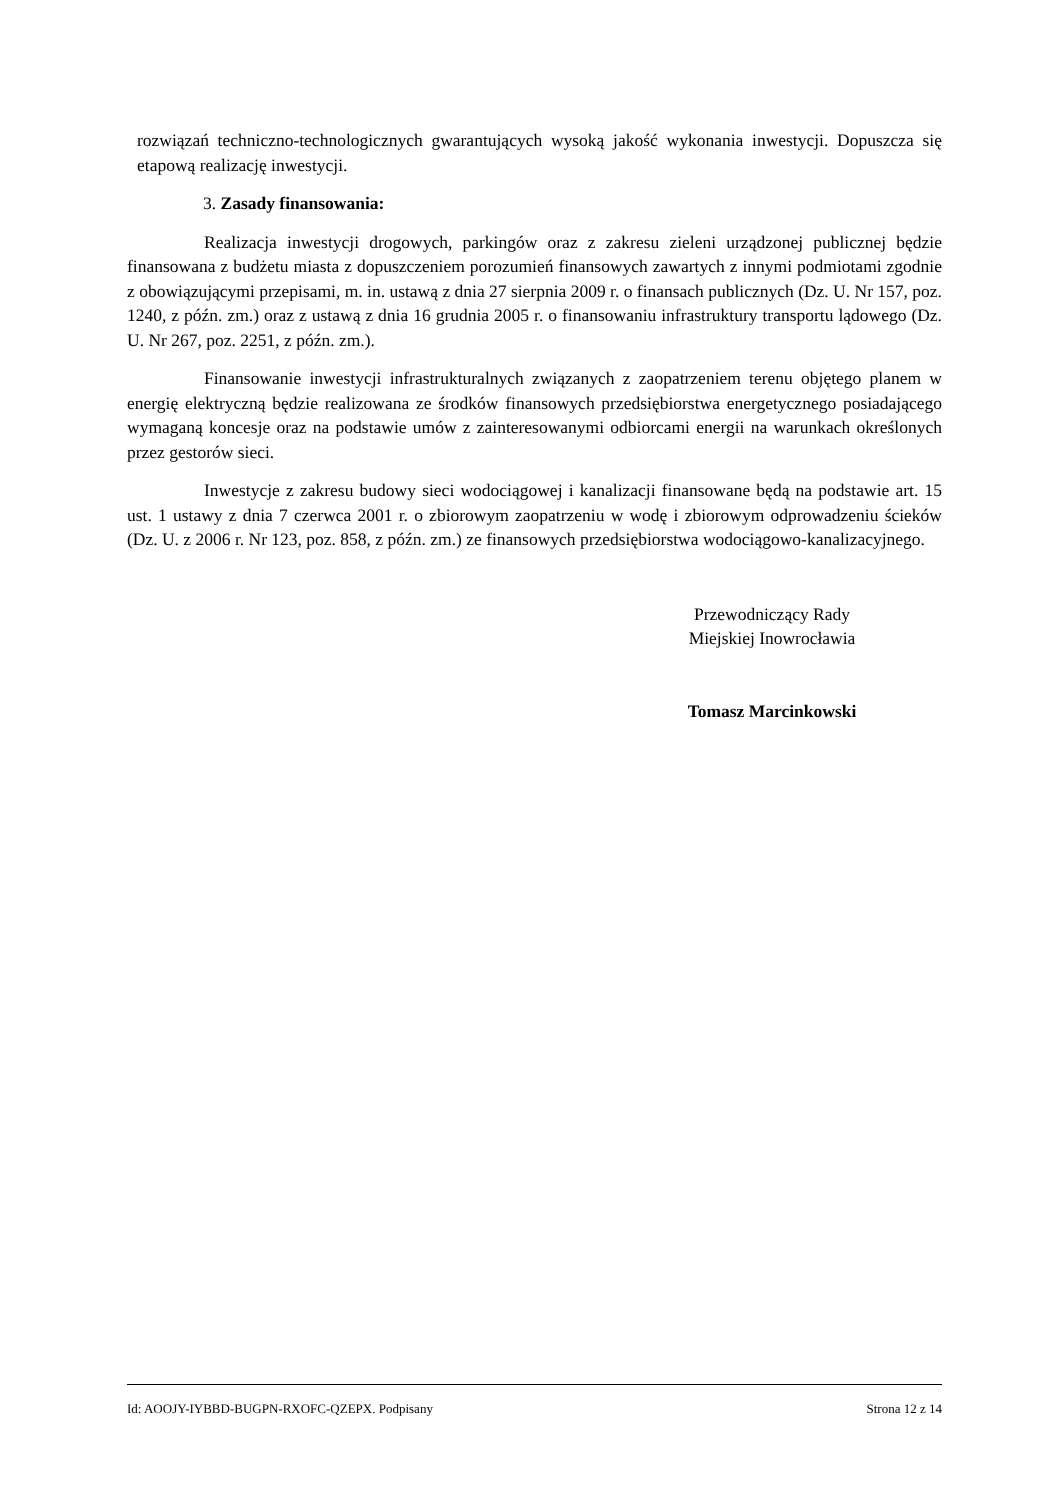rozwiązań techniczno-technologicznych gwarantujących wysoką jakość wykonania inwestycji. Dopuszcza się etapową realizację inwestycji.
3. Zasady finansowania:
Realizacja inwestycji drogowych, parkingów oraz z zakresu zieleni urządzonej publicznej będzie finansowana z budżetu miasta z dopuszczeniem porozumień finansowych zawartych z innymi podmiotami zgodnie z obowiązującymi przepisami, m. in. ustawą z dnia 27 sierpnia 2009 r. o finansach publicznych (Dz. U. Nr 157, poz. 1240, z późn. zm.) oraz z ustawą z dnia 16 grudnia 2005 r. o finansowaniu infrastruktury transportu lądowego (Dz. U. Nr 267, poz. 2251, z późn. zm.).
Finansowanie inwestycji infrastrukturalnych związanych z zaopatrzeniem terenu objętego planem w energię elektryczną będzie realizowana ze środków finansowych przedsiębiorstwa energetycznego posiadającego wymaganą koncesje oraz na podstawie umów z zainteresowanymi odbiorcami energii na warunkach określonych przez gestorów sieci.
Inwestycje z zakresu budowy sieci wodociągowej i kanalizacji finansowane będą na podstawie art. 15 ust. 1 ustawy z dnia 7 czerwca 2001 r. o zbiorowym zaopatrzeniu w wodę i zbiorowym odprowadzeniu ścieków (Dz. U. z 2006 r. Nr 123, poz. 858, z późn. zm.) ze finansowych przedsiębiorstwa wodociągowo-kanalizacyjnego.
Przewodniczący Rady
Miejskiej Inowrocławia
Tomasz Marcinkowski
Id: AOOJY-IYBBD-BUGPN-RXOFC-QZEPX. Podpisany Strona 12 z 14